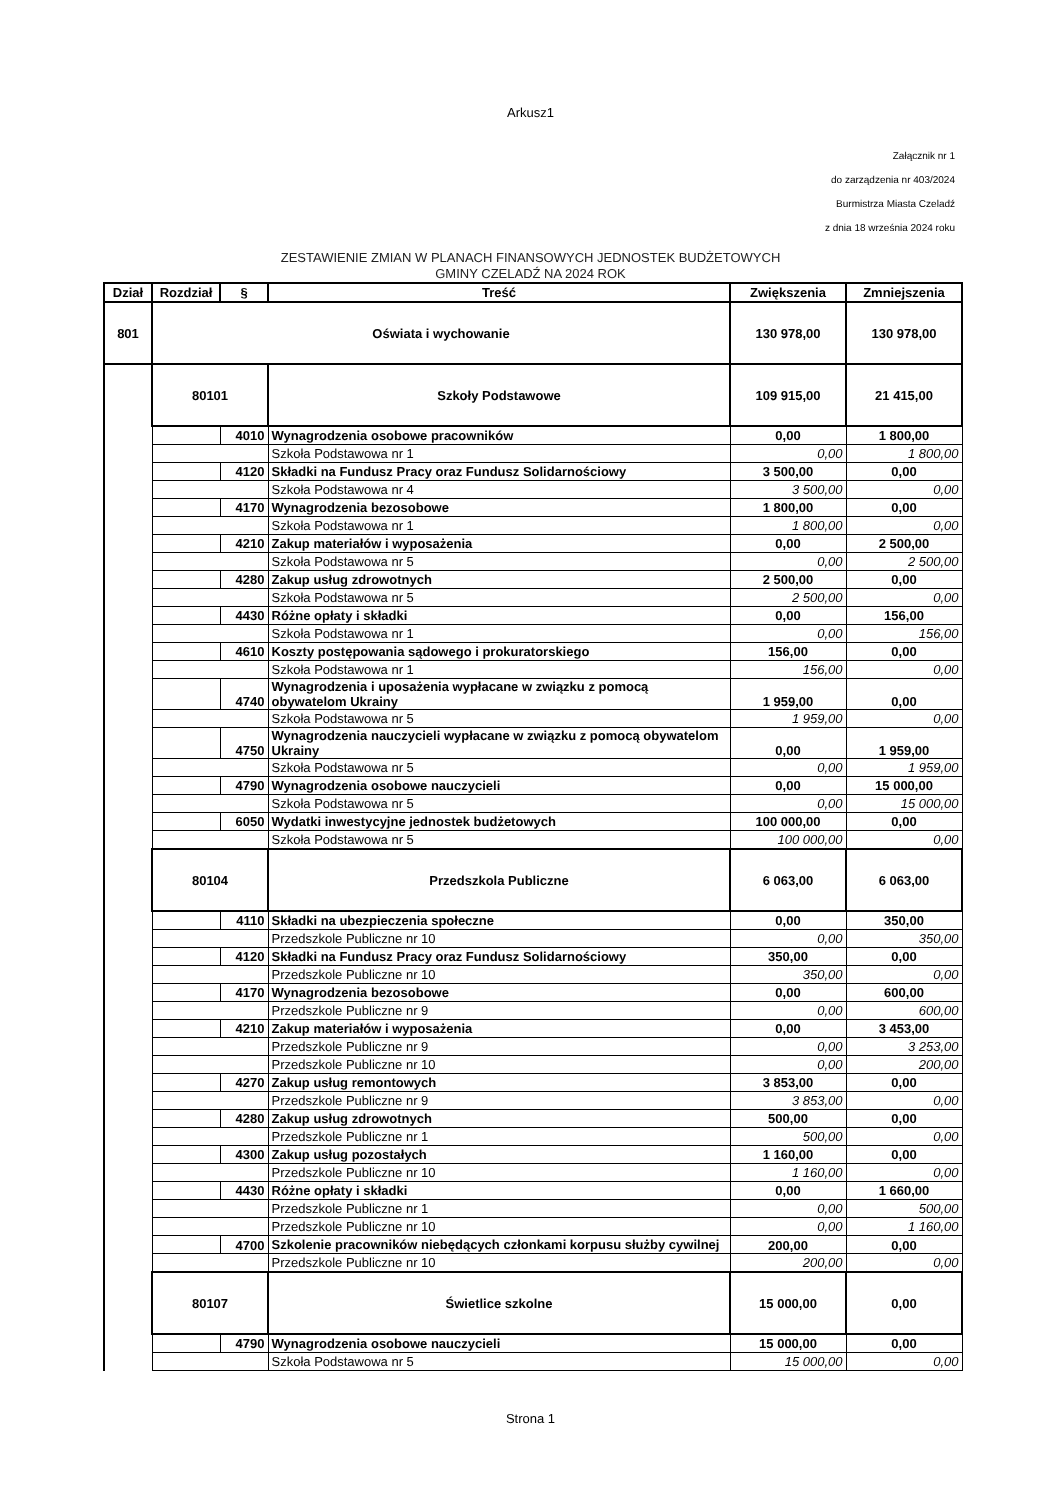Arkusz1
Załącznik nr 1
do zarządzenia nr 403/2024
Burmistrza Miasta Czeladź
z dnia 18 września 2024 roku
ZESTAWIENIE ZMIAN W PLANACH FINANSOWYCH JEDNOSTEK BUDŻETOWYCH
GMINY CZELADŹ NA 2024 ROK
| Dział | Rozdział | § | Treść | Zwiększenia | Zmniejszenia |
| --- | --- | --- | --- | --- | --- |
| 801 | Oświata i wychowanie | | | 130 978,00 | 130 978,00 |
| | 80101 | | Szkoły Podstawowe | 109 915,00 | 21 415,00 |
| | | 4010 | Wynagrodzenia osobowe pracowników | 0,00 | 1 800,00 |
| | | | Szkoła Podstawowa nr 1 | 0,00 | 1 800,00 |
| | | 4120 | Składki na Fundusz Pracy oraz Fundusz Solidarnościowy | 3 500,00 | 0,00 |
| | | | Szkoła Podstawowa nr 4 | 3 500,00 | 0,00 |
| | | 4170 | Wynagrodzenia bezosobowe | 1 800,00 | 0,00 |
| | | | Szkoła Podstawowa nr 1 | 1 800,00 | 0,00 |
| | | 4210 | Zakup materiałów i wyposażenia | 0,00 | 2 500,00 |
| | | | Szkoła Podstawowa nr 5 | 0,00 | 2 500,00 |
| | | 4280 | Zakup usług zdrowotnych | 2 500,00 | 0,00 |
| | | | Szkoła Podstawowa nr 5 | 2 500,00 | 0,00 |
| | | 4430 | Różne opłaty i składki | 0,00 | 156,00 |
| | | | Szkoła Podstawowa nr 1 | 0,00 | 156,00 |
| | | 4610 | Koszty postępowania sądowego i prokuratorskiego | 156,00 | 0,00 |
| | | | Szkoła Podstawowa nr 1 | 156,00 | 0,00 |
| | | 4740 | Wynagrodzenia i uposażenia wypłacane w związku z pomocą obywatelom Ukrainy | 1 959,00 | 0,00 |
| | | | Szkoła Podstawowa nr 5 | 1 959,00 | 0,00 |
| | | 4750 | Wynagrodzenia nauczycieli wypłacane w związku z pomocą obywatelom Ukrainy | 0,00 | 1 959,00 |
| | | | Szkoła Podstawowa nr 5 | 0,00 | 1 959,00 |
| | | 4790 | Wynagrodzenia osobowe nauczycieli | 0,00 | 15 000,00 |
| | | | Szkoła Podstawowa nr 5 | 0,00 | 15 000,00 |
| | | 6050 | Wydatki inwestycyjne jednostek budżetowych | 100 000,00 | 0,00 |
| | | | Szkoła Podstawowa nr 5 | 100 000,00 | 0,00 |
| | 80104 | | Przedszkola Publiczne | 6 063,00 | 6 063,00 |
| | | 4110 | Składki na ubezpieczenia społeczne | 0,00 | 350,00 |
| | | | Przedszkole Publiczne nr 10 | 0,00 | 350,00 |
| | | 4120 | Składki na Fundusz Pracy oraz Fundusz Solidarnościowy | 350,00 | 0,00 |
| | | | Przedszkole Publiczne nr 10 | 350,00 | 0,00 |
| | | 4170 | Wynagrodzenia bezosobowe | 0,00 | 600,00 |
| | | | Przedszkole Publiczne nr 9 | 0,00 | 600,00 |
| | | 4210 | Zakup materiałów i wyposażenia | 0,00 | 3 453,00 |
| | | | Przedszkole Publiczne nr 9 | 0,00 | 3 253,00 |
| | | | Przedszkole Publiczne nr 10 | 0,00 | 200,00 |
| | | 4270 | Zakup usług remontowych | 3 853,00 | 0,00 |
| | | | Przedszkole Publiczne nr 9 | 3 853,00 | 0,00 |
| | | 4280 | Zakup usług zdrowotnych | 500,00 | 0,00 |
| | | | Przedszkole Publiczne nr 1 | 500,00 | 0,00 |
| | | 4300 | Zakup usług pozostałych | 1 160,00 | 0,00 |
| | | | Przedszkole Publiczne nr 10 | 1 160,00 | 0,00 |
| | | 4430 | Różne opłaty i składki | 0,00 | 1 660,00 |
| | | | Przedszkole Publiczne nr 1 | 0,00 | 500,00 |
| | | | Przedszkole Publiczne nr 10 | 0,00 | 1 160,00 |
| | | 4700 | Szkolenie pracowników niebędących członkami korpusu służby cywilnej | 200,00 | 0,00 |
| | | | Przedszkole Publiczne nr 10 | 200,00 | 0,00 |
| | 80107 | | Świetlice szkolne | 15 000,00 | 0,00 |
| | | 4790 | Wynagrodzenia osobowe nauczycieli | 15 000,00 | 0,00 |
| | | | Szkoła Podstawowa nr 5 | 15 000,00 | 0,00 |
Strona 1